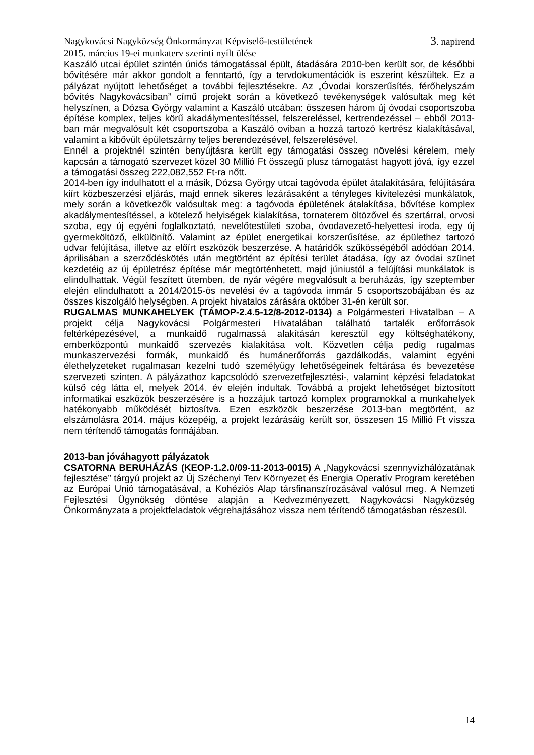Nagykovácsi Nagyközség Önkormányzat Képviselő-testületének
3. napirend
2015. március 19-ei munkaterv szerinti nyílt ülése
Kaszáló utcai épület szintén úniós támogatással épült, átadására 2010-ben került sor, de későbbi bővítésére már akkor gondolt a fenntartó, így a tervdokumentációk is eszerint készültek. Ez a pályázat nyújtott lehetőséget a további fejlesztésekre. Az „Óvodai korszerűsítés, férőhelyszám bővítés Nagykovácsiban” című projekt során a következő tevékenységek valósultak meg két helyszínen, a Dózsa György valamint a Kaszáló utcában: összesen három új óvodai csoportszoba építése komplex, teljes körű akadálymentesítéssel, felszereléssel, kertrendezéssel – ebből 2013-ban már megvalósult két csoportszoba a Kaszáló oviban a hozzá tartozó kertrész kialakításával, valamint a kibővült épületszárny teljes berendezésével, felszerelésével.
Ennél a projektnél szintén benyújtásra került egy támogatási összeg növelési kérelem, mely kapcsán a támogató szervezet közel 30 Millió Ft összegű plusz támogatást hagyott jóvá, így ezzel a támogatási összeg 222,082,552 Ft-ra nőtt.
2014-ben így indulhatott el a másik, Dózsa György utcai tagóvoda épület átalakítására, felújítására kiírt közbeszerzési eljárás, majd ennek sikeres lezárásaként a tényleges kivitelezési munkálatok, mely során a következők valósultak meg: a tagóvoda épületének átalakítása, bővítése komplex akadálymentesítéssel, a kötelező helyiségek kialakítása, tornaterem öltözővel és szertárral, orvosi szoba, egy új egyéni foglalkoztató, nevelőtestületi szoba, óvodavezető-helyettesi iroda, egy új gyermeköltöző, elkülönítő. Valamint az épület energetikai korszerűsítése, az épülethez tartozó udvar felújítása, illetve az előírt eszközök beszerzése. A határidők szűkösségéből adódóan 2014. áprilisában a szerződéskötés után megtörtént az építési terület átadása, így az óvodai szünet kezdetéig az új épületrész építése már megtörténhetett, majd júniustól a felújítási munkálatok is elindulhattak. Végül feszített ütemben, de nyár végére megvalósult a beruházás, így szeptember elején elindulhatott a 2014/2015-ös nevelési év a tagóvoda immár 5 csoportszobájában és az összes kiszolgáló helységben. A projekt hivatalos zárására október 31-én került sor.
RUGALMAS MUNKAHELYEK (TÁMOP-2.4.5-12/8-2012-0134) a Polgármesteri Hivatalban – A projekt célja Nagykovácsi Polgármesteri Hivatalában található tartalék erőforrások feltérképezésével, a munkaidő rugalmassá alakításán keresztül egy költséghatékony, emberközpontú munkaidő szervezés kialakítása volt. Közvetlen célja pedig rugalmas munkaszervezési formák, munkaidő és humánerőforrás gazdálkodás, valamint egyéni élethelyzeteket rugalmasan kezelni tudó személyügy lehetőségeinek feltárása és bevezetése szervezeti szinten. A pályázathoz kapcsolódó szervezetfejlesztési-, valamint képzési feladatokat külső cég látta el, melyek 2014. év elején indultak. Továbbá a projekt lehetőséget biztosított informatikai eszközök beszerzésére is a hozzájuk tartozó komplex programokkal a munkahelyek hatékonyabb működését biztosítva. Ezen eszközök beszerzése 2013-ban megtörtént, az elszámolásra 2014. május közepéig, a projekt lezárásáig került sor, összesen 15 Millió Ft vissza nem térítendő támogatás formájában.
2013-ban jóváhagyott pályázatok
CSATORNA BERUHÁZÁS (KEOP-1.2.0/09-11-2013-0015) A „Nagykovácsi szennyvízhálózatának fejlesztése” tárgyú projekt az Új Széchenyi Terv Környezet és Energia Operatív Program keretében az Európai Unió támogatásával, a Kohéziós Alap társfinanszírozásával valósul meg. A Nemzeti Fejlesztési Ügynökség döntése alapján a Kedvezményezett, Nagykovácsi Nagyközség Önkormányzata a projektfeladatok végrehajtásához vissza nem térítendő támogatásban részesül.
14